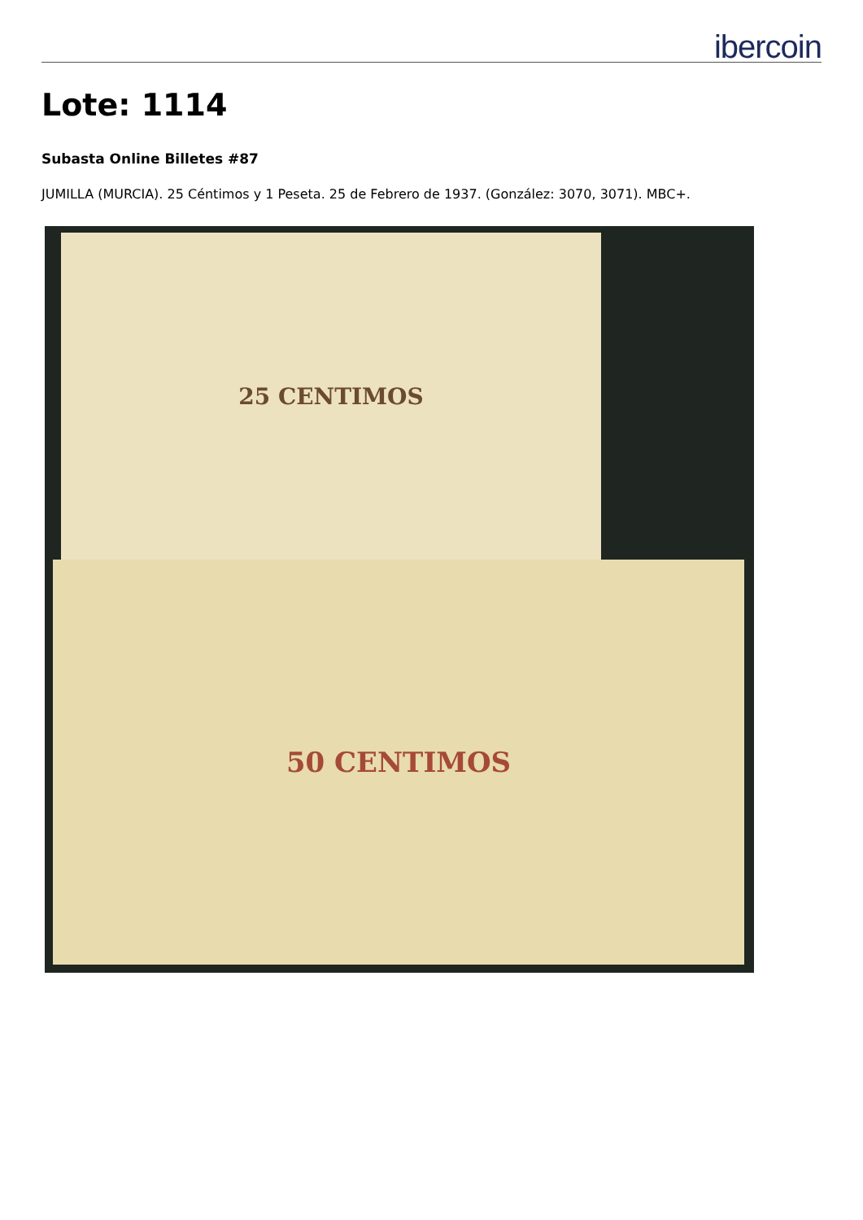ibercoin
Lote: 1114
Subasta Online Billetes #87
JUMILLA (MURCIA). 25 Céntimos y 1 Peseta. 25 de Febrero de 1937. (González: 3070, 3071). MBC+.
25 CENTIMOS
50 CENTIMOS